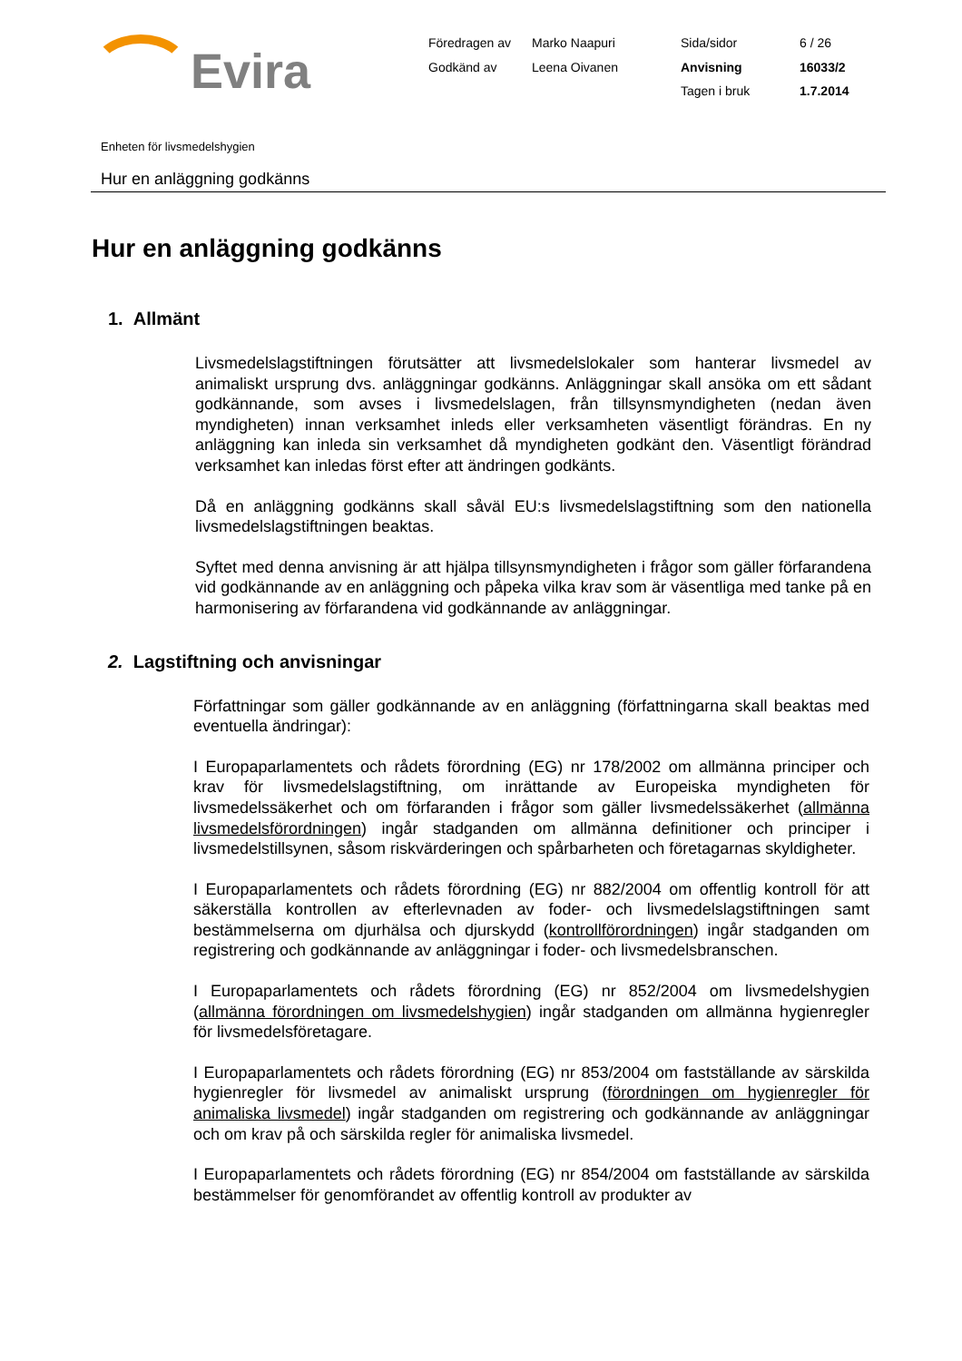Evira
| Föredragen av | Marko Naapuri | Sida/sidor | 6 / 26 |
| Godkänd av | Leena Oivanen | Anvisning | 16033/2 |
| | | Tagen i bruk | 1.7.2014 |
Enheten för livsmedelshygien
Hur en anläggning godkänns
Hur en anläggning godkänns
1. Allmänt
Livsmedelslagstiftningen förutsätter att livsmedelslokaler som hanterar livsmedel av animaliskt ursprung dvs. anläggningar godkänns. Anläggningar skall ansöka om ett sådant godkännande, som avses i livsmedelslagen, från tillsynsmyndigheten (nedan även myndigheten) innan verksamhet inleds eller verksamheten väsentligt förändras. En ny anläggning kan inleda sin verksamhet då myndigheten godkänt den. Väsentligt förändrad verksamhet kan inledas först efter att ändringen godkänts.
Då en anläggning godkänns skall såväl EU:s livsmedelslagstiftning som den nationella livsmedelslagstiftningen beaktas.
Syftet med denna anvisning är att hjälpa tillsynsmyndigheten i frågor som gäller förfarandena vid godkännande av en anläggning och påpeka vilka krav som är väsentliga med tanke på en harmonisering av förfarandena vid godkännande av anläggningar.
2. Lagstiftning och anvisningar
Författningar som gäller godkännande av en anläggning (författningarna skall beaktas med eventuella ändringar):
I Europaparlamentets och rådets förordning (EG) nr 178/2002 om allmänna principer och krav för livsmedelslagstiftning, om inrättande av Europeiska myndigheten för livsmedelssäkerhet och om förfaranden i frågor som gäller livsmedelssäkerhet (allmänna livsmedelsförordningen) ingår stadganden om allmänna definitioner och principer i livsmedelstillsynen, såsom riskvärderingen och spårbarheten och företagarnas skyldigheter.
I Europaparlamentets och rådets förordning (EG) nr 882/2004 om offentlig kontroll för att säkerställa kontrollen av efterlevnaden av foder- och livsmedelslagstiftningen samt bestämmelserna om djurhälsa och djurskydd (kontrollförordningen) ingår stadganden om registrering och godkännande av anläggningar i foder- och livsmedelsbranschen.
I Europaparlamentets och rådets förordning (EG) nr 852/2004 om livsmedelshygien (allmänna förordningen om livsmedelshygien) ingår stadganden om allmänna hygienregler för livsmedelsföretagare.
I Europaparlamentets och rådets förordning (EG) nr 853/2004 om fastställande av särskilda hygienregler för livsmedel av animaliskt ursprung (förordningen om hygienregler för animaliska livsmedel) ingår stadganden om registrering och godkännande av anläggningar och om krav på och särskilda regler för animaliska livsmedel.
I Europaparlamentets och rådets förordning (EG) nr 854/2004 om fastställande av särskilda bestämmelser för genomförandet av offentlig kontroll av produkter av